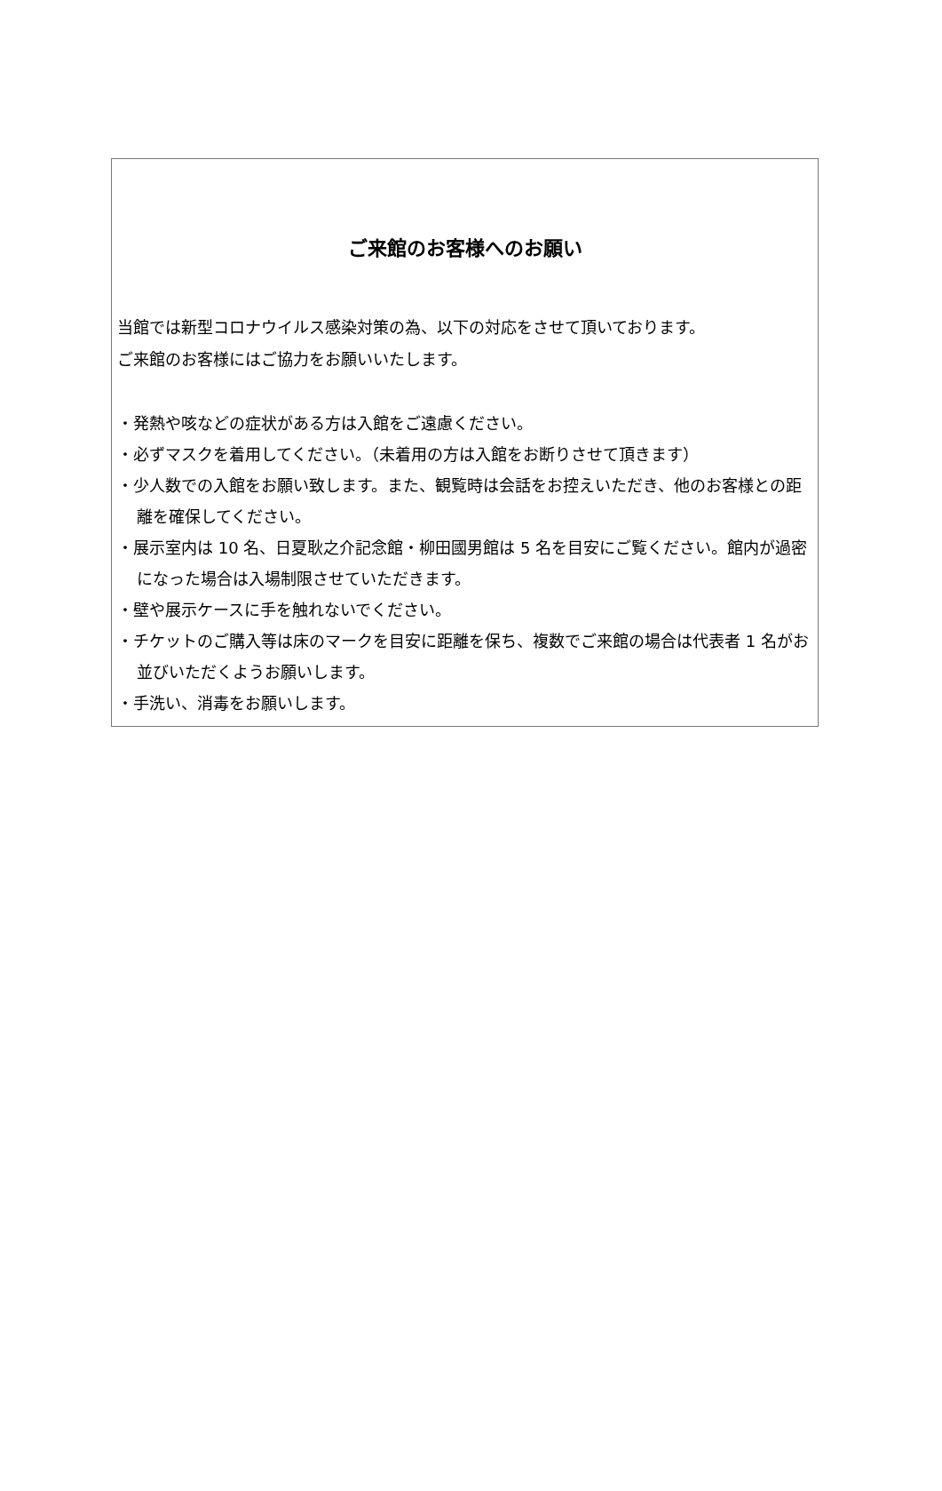ご来館のお客様へのお願い
当館では新型コロナウイルス感染対策の為、以下の対応をさせて頂いております。
ご来館のお客様にはご協力をお願いいたします。
・発熱や咳などの症状がある方は入館をご遠慮ください。
・必ずマスクを着用してください。（未着用の方は入館をお断りさせて頂きます）
・少人数での入館をお願い致します。また、観覧時は会話をお控えいただき、他のお客様との距離を確保してください。
・展示室内は 10 名、日夏耿之介記念館・柳田國男館は 5 名を目安にご覧ください。館内が過密になった場合は入場制限させていただきます。
・壁や展示ケースに手を触れないでください。
・チケットのご購入等は床のマークを目安に距離を保ち、複数でご来館の場合は代表者 1 名がお並びいただくようお願いします。
・手洗い、消毒をお願いします。